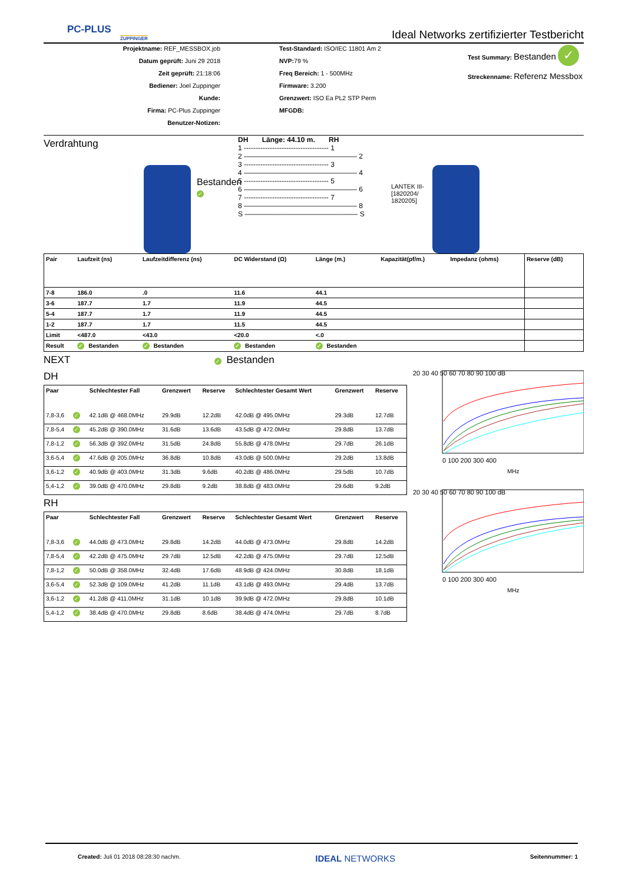PC-PLUS
ZUPPINGER
Ideal Networks zertifizierter Testbericht
Projektname: REF_MESSBOX.job
Datum geprüft: Juni 29 2018
Zeit geprüft: 21:18:06
Bediener: Joel Zuppinger
Kunde:
Firma: PC-Plus Zuppinger
Benutzer-Notizen:
Test-Standard: ISO/IEC 11801 Am 2
NVP: 79 %
Freq Bereich: 1 - 500MHz
Firmware: 3.200
Grenzwert: ISO Ea PL2 STP Perm
MFGDB:
Test Summary: Bestanden ✓
Streckenname: Referenz Messbox
Verdrahtung
Bestanden ✓
DH Länge: 44.10 m. RH
1 ------------------------------------ 1
2 ———————————————— 2
3 ------------------------------------ 3
4 ———————————————— 4
5 ------------------------------------ 5
6 ———————————————— 6
7 ------------------------------------ 7
8 ———————————————— 8
S ———————————————— S
LANTEK III-[1820204/ 1820205]
| Pair | Laufzeit (ns) | Laufzeitdifferenz (ns) | DC Widerstand (Ω) | Länge (m.) | Kapazität(pf/m.) | Impedanz (ohms) | Reserve (dB) |
| --- | --- | --- | --- | --- | --- | --- | --- |
| 7-8 | 186.0 | .0 | 11.6 | 44.1 | | | |
| 3-6 | 187.7 | 1.7 | 11.9 | 44.5 | | | |
| 5-4 | 187.7 | 1.7 | 11.9 | 44.5 | | | |
| 1-2 | 187.7 | 1.7 | 11.5 | 44.5 | | | |
| Limit | <487.0 | <43.0 | <20.0 | <.0 | | | |
| Result | ✓ Bestanden | ✓ Bestanden | ✓ Bestanden | ✓ Bestanden | | | |
NEXT ✓ Bestanden
DH
| Paar | | Schlechtester Fall | Grenzwert | Reserve | Schlechtester Gesamt Wert | Grenzwert | Reserve |
| --- | --- | --- | --- | --- | --- | --- | --- |
| 7,8-3,6 | ✓ | 42.1dB @ 468.0MHz | 29.9dB | 12.2dB | 42.0dB @ 495.0MHz | 29.3dB | 12.7dB |
| 7,8-5,4 | ✓ | 45.2dB @ 390.0MHz | 31.6dB | 13.6dB | 43.5dB @ 472.0MHz | 29.8dB | 13.7dB |
| 7,8-1,2 | ✓ | 56.3dB @ 392.0MHz | 31.5dB | 24.8dB | 55.8dB @ 478.0MHz | 29.7dB | 26.1dB |
| 3,6-5,4 | ✓ | 47.6dB @ 205.0MHz | 36.8dB | 10.8dB | 43.0dB @ 500.0MHz | 29.2dB | 13.8dB |
| 3,6-1,2 | ✓ | 40.9dB @ 403.0MHz | 31.3dB | 9.6dB | 40.2dB @ 486.0MHz | 29.5dB | 10.7dB |
| 5,4-1,2 | ✓ | 39.0dB @ 470.0MHz | 29.8dB | 9.2dB | 38.8dB @ 483.0MHz | 29.6dB | 9.2dB |
RH
| Paar | | Schlechtester Fall | Grenzwert | Reserve | Schlechtester Gesamt Wert | Grenzwert | Reserve |
| --- | --- | --- | --- | --- | --- | --- | --- |
| 7,8-3,6 | ✓ | 44.0dB @ 473.0MHz | 29.8dB | 14.2dB | 44.0dB @ 473.0MHz | 29.8dB | 14.2dB |
| 7,8-5,4 | ✓ | 42.2dB @ 475.0MHz | 29.7dB | 12.5dB | 42.2dB @ 475.0MHz | 29.7dB | 12.5dB |
| 7,8-1,2 | ✓ | 50.0dB @ 358.0MHz | 32.4dB | 17.6dB | 48.9dB @ 424.0MHz | 30.8dB | 18.1dB |
| 3,6-5,4 | ✓ | 52.3dB @ 109.0MHz | 41.2dB | 11.1dB | 43.1dB @ 493.0MHz | 29.4dB | 13.7dB |
| 3,6-1,2 | ✓ | 41.2dB @ 411.0MHz | 31.1dB | 10.1dB | 39.9dB @ 472.0MHz | 29.8dB | 10.1dB |
| 5,4-1,2 | ✓ | 38.4dB @ 470.0MHz | 29.8dB | 8.6dB | 38.4dB @ 474.0MHz | 29.7dB | 8.7dB |
20 30 40 50 60 70 80 90 100 dB
0 100 200 300 400
MHz
20 30 40 50 60 70 80 90 100 dB
0 100 200 300 400
MHz
Created: Juli 01 2018 08:28:30 nachm. IDEAL NETWORKS Seitennummer: 1